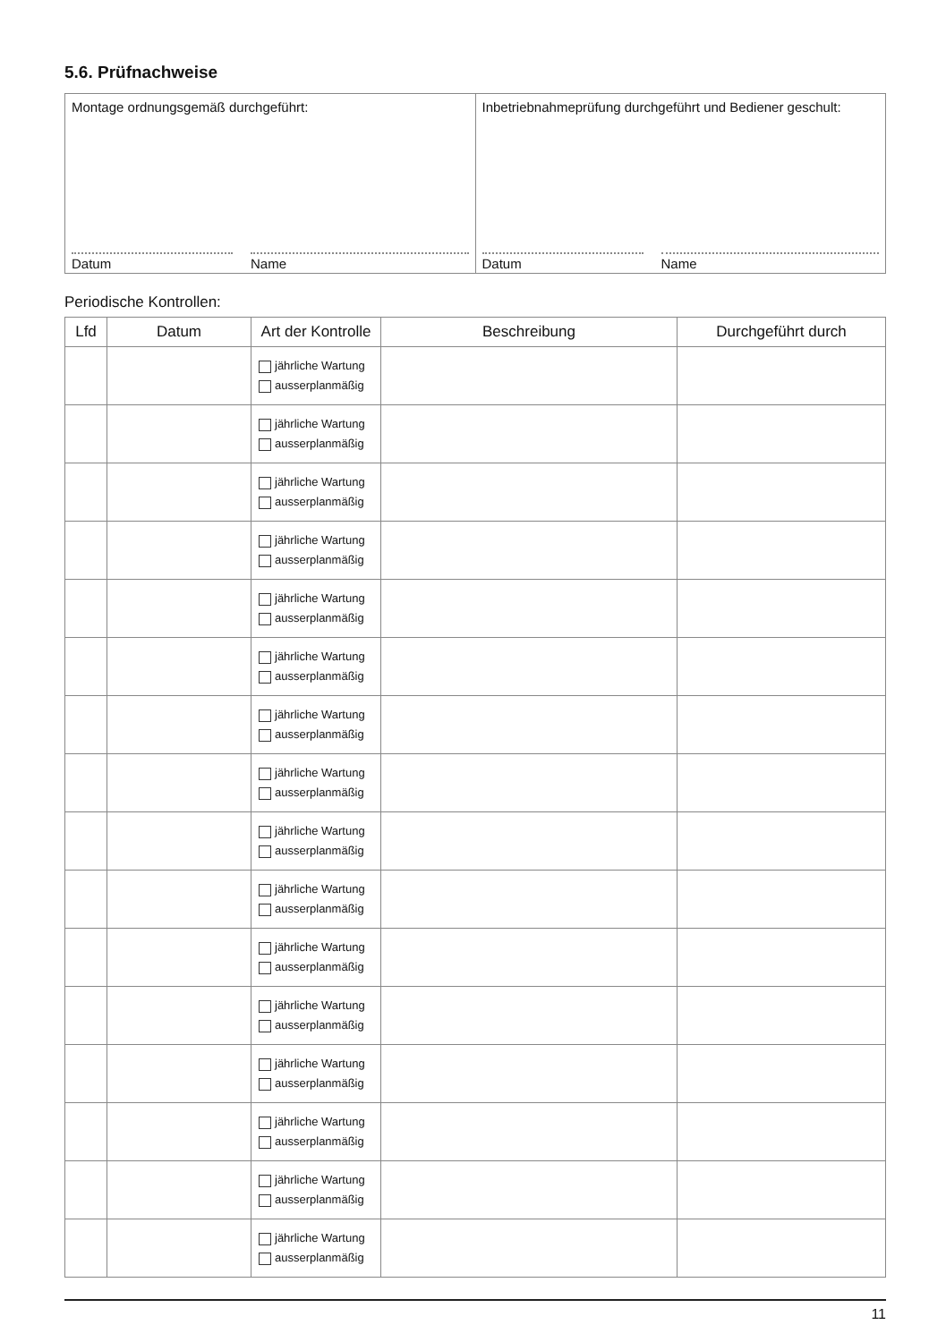5.6. Prüfnachweise
Montage ordnungsgemäß durchgeführt:
Datum Name
Inbetriebnahmeprüfung durchgeführt und Bediener geschult:
Datum Name
Periodische Kontrollen:
| Lfd | Datum | Art der Kontrolle | Beschreibung | Durchgeführt durch |
| --- | --- | --- | --- | --- |
| | | jährliche Wartung ausserplanmäßig | | |
| | | jährliche Wartung ausserplanmäßig | | |
| | | jährliche Wartung ausserplanmäßig | | |
| | | jährliche Wartung ausserplanmäßig | | |
| | | jährliche Wartung ausserplanmäßig | | |
| | | jährliche Wartung ausserplanmäßig | | |
| | | jährliche Wartung ausserplanmäßig | | |
| | | jährliche Wartung ausserplanmäßig | | |
| | | jährliche Wartung ausserplanmäßig | | |
| | | jährliche Wartung ausserplanmäßig | | |
| | | jährliche Wartung ausserplanmäßig | | |
| | | jährliche Wartung ausserplanmäßig | | |
| | | jährliche Wartung ausserplanmäßig | | |
| | | jährliche Wartung ausserplanmäßig | | |
| | | jährliche Wartung ausserplanmäßig | | |
| | | jährliche Wartung ausserplanmäßig | | |
11